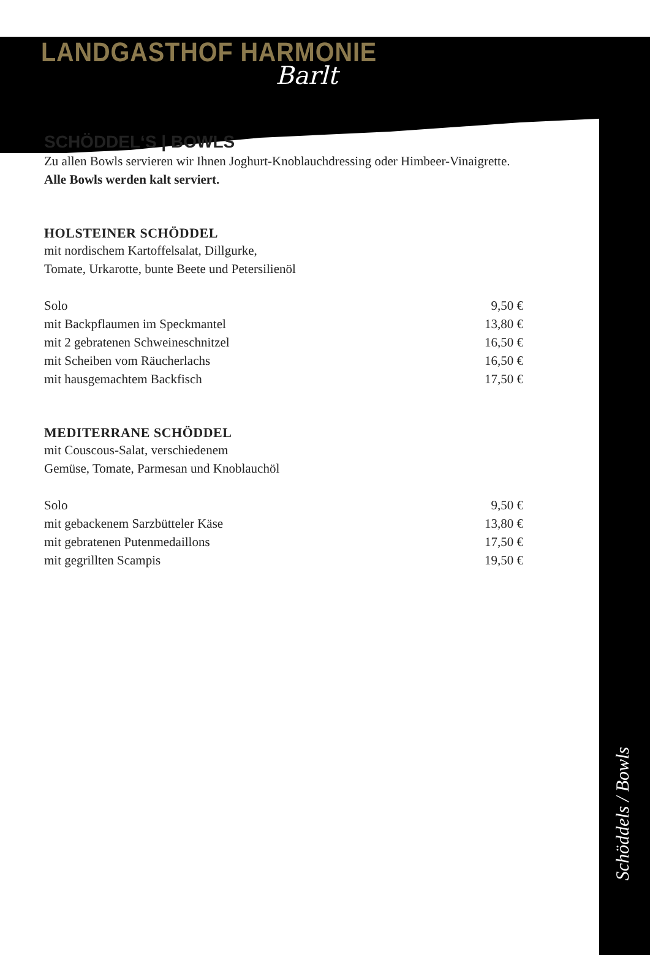LANDGASTHOF HARMONIE
Barlt
SCHÖDDEL‘S | BOWLS
Zu allen Bowls servieren wir Ihnen Joghurt-Knoblauchdressing oder Himbeer-Vinaigrette. Alle Bowls werden kalt serviert.
HOLSTEINER SCHÖDDEL
mit nordischem Kartoffelsalat, Dillgurke,
Tomate, Urkarotte, bunte Beete und Petersilienöl
Solo 9,50 €
mit Backpflaumen im Speckmantel 13,80 €
mit 2 gebratenen Schweineschnitzel 16,50 €
mit Scheiben vom Räucherlachs 16,50 €
mit hausgemachtem Backfisch 17,50 €
MEDITERRANE SCHÖDDEL
mit Couscous-Salat, verschiedenem
Gemüse, Tomate, Parmesan und Knoblauchöl
Solo 9,50 €
mit gebackenem Sarzbütteler Käse 13,80 €
mit gebratenen Putenmedaillons 17,50 €
mit gegrillten Scampis 19,50 €
Schöddels / Bowls